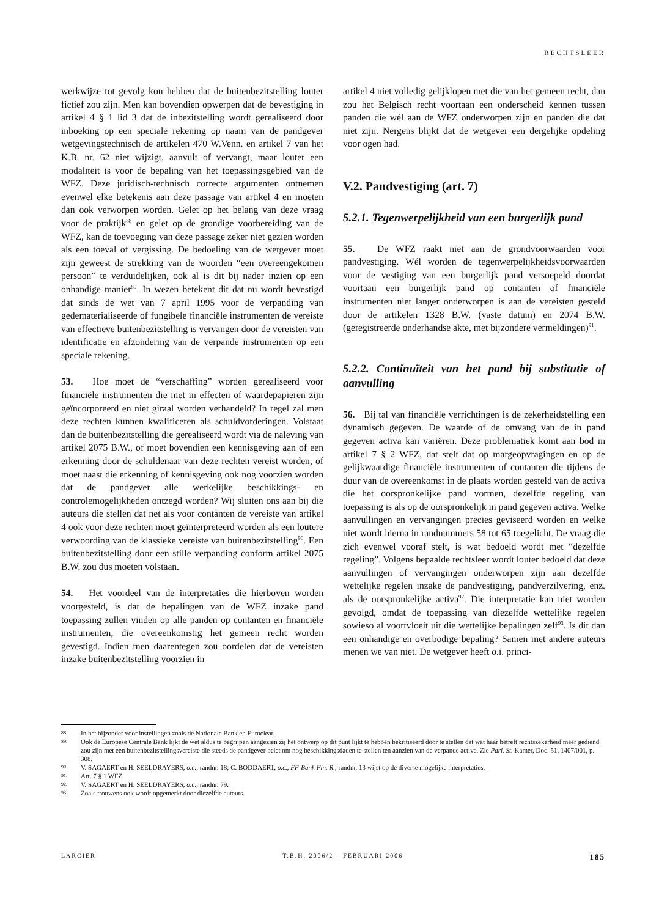RECHTSLEER
werkwijze tot gevolg kon hebben dat de buitenbezitstelling louter fictief zou zijn. Men kan bovendien opwerpen dat de bevestiging in artikel 4 § 1 lid 3 dat de inbezitstelling wordt gerealiseerd door inboeking op een speciale rekening op naam van de pandgever wetgevingstechnisch de artikelen 470 W.Venn. en artikel 7 van het K.B. nr. 62 niet wijzigt, aanvult of vervangt, maar louter een modaliteit is voor de bepaling van het toepassingsgebied van de WFZ. Deze juridisch-technisch correcte argumenten ontnemen evenwel elke betekenis aan deze passage van artikel 4 en moeten dan ook verworpen worden. Gelet op het belang van deze vraag voor de praktijk<sup>88</sup> en gelet op de grondige voorbereiding van de WFZ, kan de toevoeging van deze passage zeker niet gezien worden als een toeval of vergissing. De bedoeling van de wetgever moet zijn geweest de strekking van de woorden “een overeengekomen persoon” te verduidelijken, ook al is dit bij nader inzien op een onhandige manier<sup>89</sup>. In wezen betekent dit dat nu wordt bevestigd dat sinds de wet van 7 april 1995 voor de verpanding van gedematerialiseerde of fungibele financiële instrumenten de vereiste van effectieve buitenbezitstelling is vervangen door de vereisten van identificatie en afzondering van de verpande instrumenten op een speciale rekening.
53. Hoe moet de “verschaffing” worden gerealiseerd voor financiële instrumenten die niet in effecten of waardepapieren zijn geïncorporeerd en niet giraal worden verhandeld? In regel zal men deze rechten kunnen kwalificeren als schuldvorderingen. Volstaat dan de buitenbezitstelling die gerealiseerd wordt via de naleving van artikel 2075 B.W., of moet bovendien een kennisgeving aan of een erkenning door de schuldenaar van deze rechten vereist worden, of moet naast die erkenning of kennisgeving ook nog voorzien worden dat de pandgever alle werkelijke beschikkings- en controlemogelijkheden ontzegd worden? Wij sluiten ons aan bij die auteurs die stellen dat net als voor contanten de vereiste van artikel 4 ook voor deze rechten moet geïnterpreteerd worden als een loutere verwoording van de klassieke vereiste van buitenbezitstelling<sup>90</sup>. Een buitenbezitstelling door een stille verpanding conform artikel 2075 B.W. zou dus moeten volstaan.
54. Het voordeel van de interpretaties die hierboven worden voorgesteld, is dat de bepalingen van de WFZ inzake pand toepassing zullen vinden op alle panden op contanten en financiële instrumenten, die overeenkomstig het gemeen recht worden gevestigd. Indien men daarentegen zou oordelen dat de vereisten inzake buitenbezitstelling voorzien in
artikel 4 niet volledig gelijklopen met die van het gemeen recht, dan zou het Belgisch recht voortaan een onderscheid kennen tussen panden die wél aan de WFZ onderworpen zijn en panden die dat niet zijn. Nergens blijkt dat de wetgever een dergelijke opdeling voor ogen had.
V.2. Pandvestiging (art. 7)
5.2.1. Tegenwerpelijkheid van een burgerlijk pand
55. De WFZ raakt niet aan de grondvoorwaarden voor pandvestiging. Wél worden de tegenwerpelijkheidsvoorwaarden voor de vestiging van een burgerlijk pand versoepeld doordat voortaan een burgerlijk pand op contanten of financiële instrumenten niet langer onderworpen is aan de vereisten gesteld door de artikelen 1328 B.W. (vaste datum) en 2074 B.W. (geregistreerde onderhandse akte, met bijzondere vermeldingen)<sup>91</sup>.
5.2.2. Continuïteit van het pand bij substitutie of aanvulling
56. Bij tal van financiële verrichtingen is de zekerheidstelling een dynamisch gegeven. De waarde of de omvang van de in pand gegeven activa kan variëren. Deze problematiek komt aan bod in artikel 7 § 2 WFZ, dat stelt dat op margeopvragingen en op de gelijkwaardige financiële instrumenten of contanten die tijdens de duur van de overeenkomst in de plaats worden gesteld van de activa die het oorspronkelijke pand vormen, dezelfde regeling van toepassing is als op de oorspronkelijk in pand gegeven activa. Welke aanvullingen en vervangingen precies geviseerd worden en welke niet wordt hierna in randnummers 58 tot 65 toegelicht. De vraag die zich evenwel vooraf stelt, is wat bedoeld wordt met “dezelfde regeling”. Volgens bepaalde rechtsleer wordt louter bedoeld dat deze aanvullingen of vervangingen onderworpen zijn aan dezelfde wettelijke regelen inzake de pandvestiging, pandverzilvering, enz. als de oorspronkelijke activa<sup>92</sup>. Die interpretatie kan niet worden gevolgd, omdat de toepassing van diezelfde wettelijke regelen sowieso al voortvloeit uit die wettelijke bepalingen zelf<sup>93</sup>. Is dit dan een onhandige en overbodige bepaling? Samen met andere auteurs menen we van niet. De wetgever heeft o.i. princi-
88. In het bijzonder voor instellingen zoals de Nationale Bank en Euroclear.
89. Ook de Europese Centrale Bank lijkt de wet aldus te begrijpen aangezien zij het ontwerp op dit punt lijkt te hebben bekritiseerd door te stellen dat wat haar betreft rechtszekerheid meer gediend zou zijn met een buitenbezitstellingsvereiste die steeds de pandgever belet om nog beschikkingsdaden te stellen ten aanzien van de verpande activa. Zie Parl. St. Kamer, Doc. 51, 1407/001, p. 308.
90. V. SAGAERT en H. SEELDRAYERS, o.c., randnr. 18; C. BODDAERT, o.c., FF-Bank Fin. R., randnr. 13 wijst op de diverse mogelijke interpretaties.
91. Art. 7 § 1 WFZ.
92. V. SAGAERT en H. SEELDRAYERS, o.c., randnr. 79.
93. Zoals trouwens ook wordt opgemerkt door diezelfde auteurs.
LARCIER T.B.H. 2006/2 – FEBRUARI 2006 185